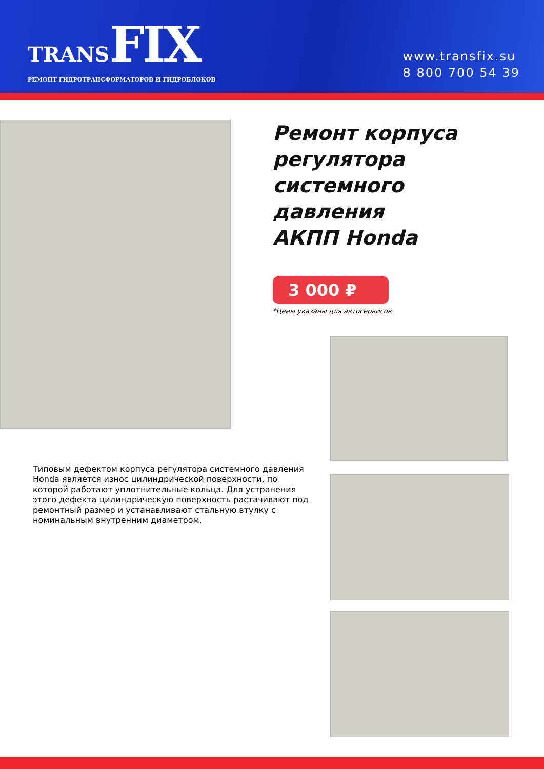TRANSFIX
РЕМОНТ ГИДРОТРАНСФОРМАТОРОВ И ГИДРОБЛОКОВ
www.transfix.su
8 800 700 54 39
Ремонт корпуса
регулятора
системного
давления
АКПП Honda
3 000 ₽
*Цены указаны для автосервисов
Типовым дефектом корпуса регулятора системного давления Honda является износ цилиндрической поверхности, по которой работают уплотнительные кольца. Для устранения этого дефекта цилиндрическую поверхность растачивают под ремонтный размер и устанавливают стальную втулку с номинальным внутренним диаметром.